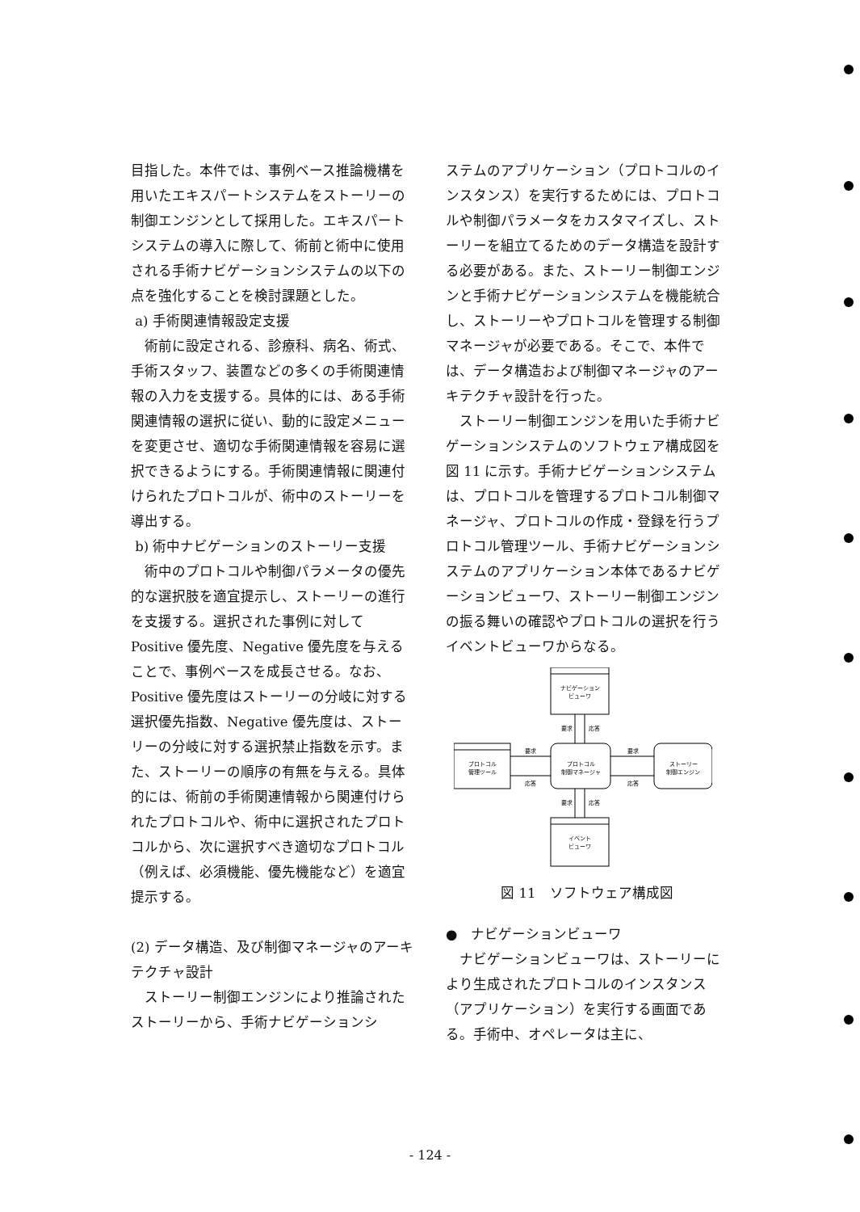目指した。本件では、事例ベース推論機構を用いたエキスパートシステムをストーリーの制御エンジンとして採用した。エキスパートシステムの導入に際して、術前と術中に使用される手術ナビゲーションシステムの以下の点を強化することを検討課題とした。
a) 手術関連情報設定支援
術前に設定される、診療科、病名、術式、手術スタッフ、装置などの多くの手術関連情報の入力を支援する。具体的には、ある手術関連情報の選択に従い、動的に設定メニューを変更させ、適切な手術関連情報を容易に選択できるようにする。手術関連情報に関連付けられたプロトコルが、術中のストーリーを導出する。
b) 術中ナビゲーションのストーリー支援
術中のプロトコルや制御パラメータの優先的な選択肢を適宜提示し、ストーリーの進行を支援する。選択された事例に対してPositive 優先度、Negative 優先度を与えることで、事例ベースを成長させる。なお、Positive 優先度はストーリーの分岐に対する選択優先指数、Negative 優先度は、ストーリーの分岐に対する選択禁止指数を示す。また、ストーリーの順序の有無を与える。具体的には、術前の手術関連情報から関連付けられたプロトコルや、術中に選択されたプロトコルから、次に選択すべき適切なプロトコル（例えば、必須機能、優先機能など）を適宜提示する。
(2) データ構造、及び制御マネージャのアーキテクチャ設計
ストーリー制御エンジンにより推論されたストーリーから、手術ナビゲーションシ
ステムのアプリケーション（プロトコルのインスタンス）を実行するためには、プロトコルや制御パラメータをカスタマイズし、ストーリーを組立てるためのデータ構造を設計する必要がある。また、ストーリー制御エンジンと手術ナビゲーションシステムを機能統合し、ストーリーやプロトコルを管理する制御マネージャが必要である。そこで、本件では、データ構造および制御マネージャのアーキテクチャ設計を行った。
ストーリー制御エンジンを用いた手術ナビゲーションシステムのソフトウェア構成図を図 11 に示す。手術ナビゲーションシステムは、プロトコルを管理するプロトコル制御マネージャ、プロトコルの作成・登録を行うプロトコル管理ツール、手術ナビゲーションシステムのアプリケーション本体であるナビゲーションビューワ、ストーリー制御エンジンの振る舞いの確認やプロトコルの選択を行うイベントビューワからなる。
ナビゲーション
ビューワ
要求
応答
プロトコル
管理ツール
要求
応答
プロトコル
制御マネージャ
要求
応答
ストーリー
制御エンジン
要求
応答
イベント
ビューワ
図 11　ソフトウェア構成図
●　ナビゲーションビューワ
ナビゲーションビューワは、ストーリーにより生成されたプロトコルのインスタンス（アプリケーション）を実行する画面である。手術中、オペレータは主に、
- 124 -